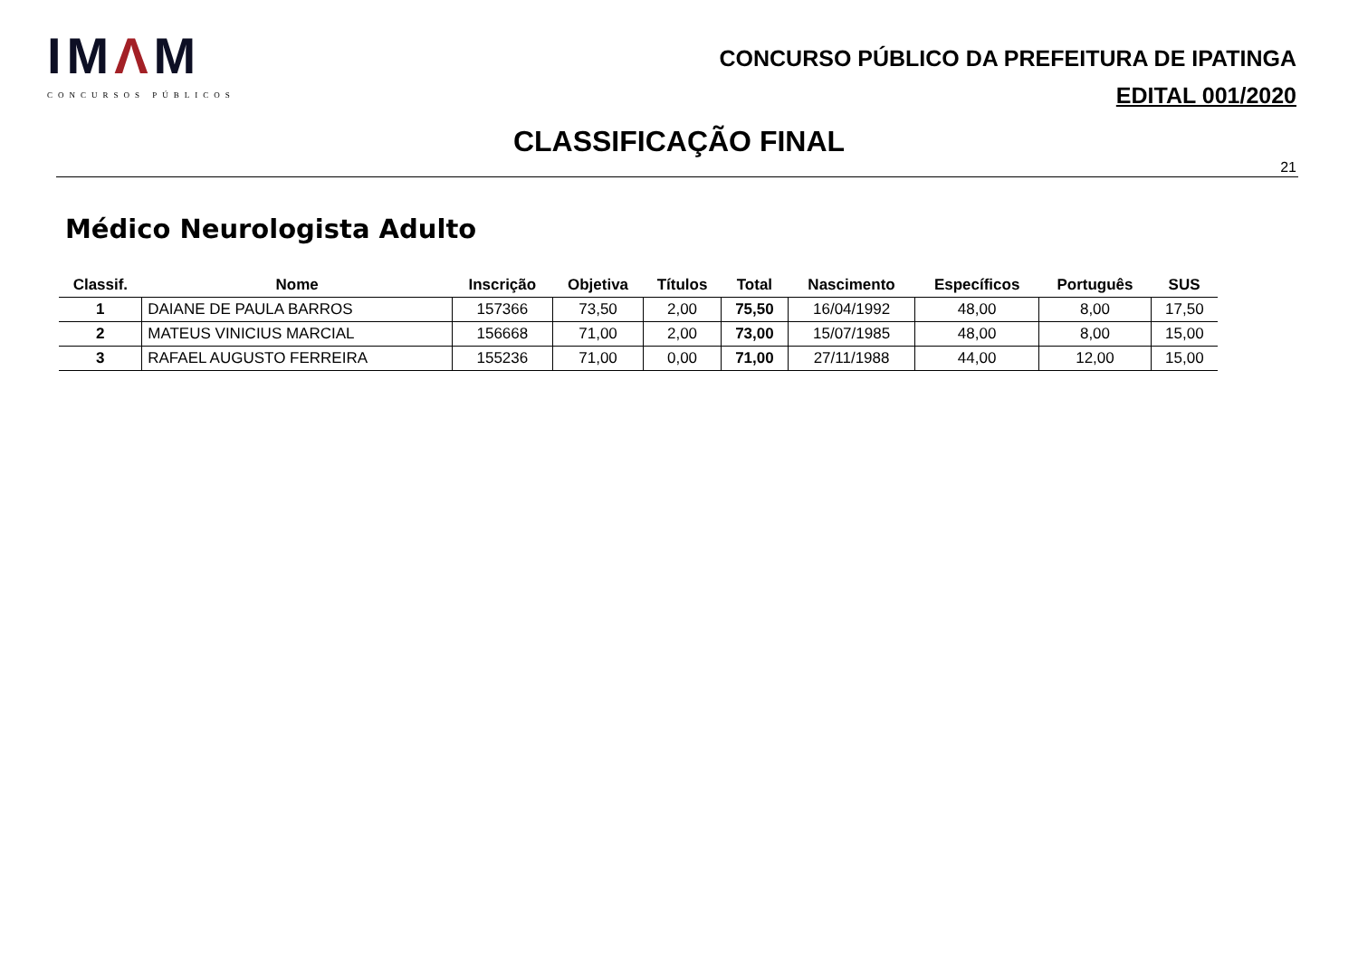IMΛM
CONCURSOS PÚBLICOS
CONCURSO PÚBLICO DA PREFEITURA DE IPATINGA
EDITAL 001/2020
CLASSIFICAÇÃO FINAL
21
Médico Neurologista Adulto
| Classif. | Nome | Inscrição | Objetiva | Títulos | Total | Nascimento | Específicos | Português | SUS |
| --- | --- | --- | --- | --- | --- | --- | --- | --- | --- |
| 1 | DAIANE DE PAULA BARROS | 157366 | 73,50 | 2,00 | 75,50 | 16/04/1992 | 48,00 | 8,00 | 17,50 |
| 2 | MATEUS VINICIUS MARCIAL | 156668 | 71,00 | 2,00 | 73,00 | 15/07/1985 | 48,00 | 8,00 | 15,00 |
| 3 | RAFAEL AUGUSTO FERREIRA | 155236 | 71,00 | 0,00 | 71,00 | 27/11/1988 | 44,00 | 12,00 | 15,00 |